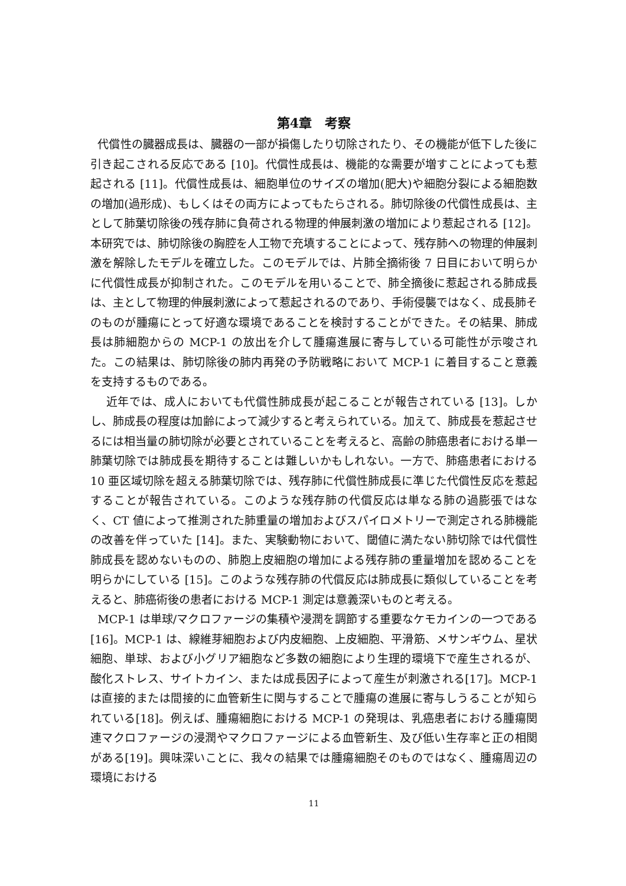第4章　考察
代償性の臓器成長は、臓器の一部が損傷したり切除されたり、その機能が低下した後に引き起こされる反応である [10]。代償性成長は、機能的な需要が増すことによっても惹起される [11]。代償性成長は、細胞単位のサイズの増加(肥大)や細胞分裂による細胞数の増加(過形成)、もしくはその両方によってもたらされる。肺切除後の代償性成長は、主として肺葉切除後の残存肺に負荷される物理的伸展刺激の増加により惹起される [12]。本研究では、肺切除後の胸腔を人工物で充填することによって、残存肺への物理的伸展刺激を解除したモデルを確立した。このモデルでは、片肺全摘術後 7 日目において明らかに代償性成長が抑制された。このモデルを用いることで、肺全摘後に惹起される肺成長は、主として物理的伸展刺激によって惹起されるのであり、手術侵襲ではなく、成長肺そのものが腫瘍にとって好適な環境であることを検討することができた。その結果、肺成長は肺細胞からの MCP-1 の放出を介して腫瘍進展に寄与している可能性が示唆された。この結果は、肺切除後の肺内再発の予防戦略において MCP-1 に着目すること意義を支持するものである。
近年では、成人においても代償性肺成長が起こることが報告されている [13]。しかし、肺成長の程度は加齢によって減少すると考えられている。加えて、肺成長を惹起させるには相当量の肺切除が必要とされていることを考えると、高齢の肺癌患者における単一肺葉切除では肺成長を期待することは難しいかもしれない。一方で、肺癌患者における 10 亜区域切除を超える肺葉切除では、残存肺に代償性肺成長に準じた代償性反応を惹起することが報告されている。このような残存肺の代償反応は単なる肺の過膨張ではなく、CT 値によって推測された肺重量の増加およびスパイロメトリーで測定される肺機能の改善を伴っていた [14]。また、実験動物において、閾値に満たない肺切除では代償性肺成長を認めないものの、肺胞上皮細胞の増加による残存肺の重量増加を認めることを明らかにしている [15]。このような残存肺の代償反応は肺成長に類似していることを考えると、肺癌術後の患者における MCP-1 測定は意義深いものと考える。
MCP-1 は単球/マクロファージの集積や浸潤を調節する重要なケモカインの一つである[16]。MCP-1 は、線維芽細胞および内皮細胞、上皮細胞、平滑筋、メサンギウム、星状細胞、単球、および小グリア細胞など多数の細胞により生理的環境下で産生されるが、酸化ストレス、サイトカイン、または成長因子によって産生が刺激される[17]。MCP-1 は直接的または間接的に血管新生に関与することで腫瘍の進展に寄与しうることが知られている[18]。例えば、腫瘍細胞における MCP-1 の発現は、乳癌患者における腫瘍関連マクロファージの浸潤やマクロファージによる血管新生、及び低い生存率と正の相関がある[19]。興味深いことに、我々の結果では腫瘍細胞そのものではなく、腫瘍周辺の環境における
11